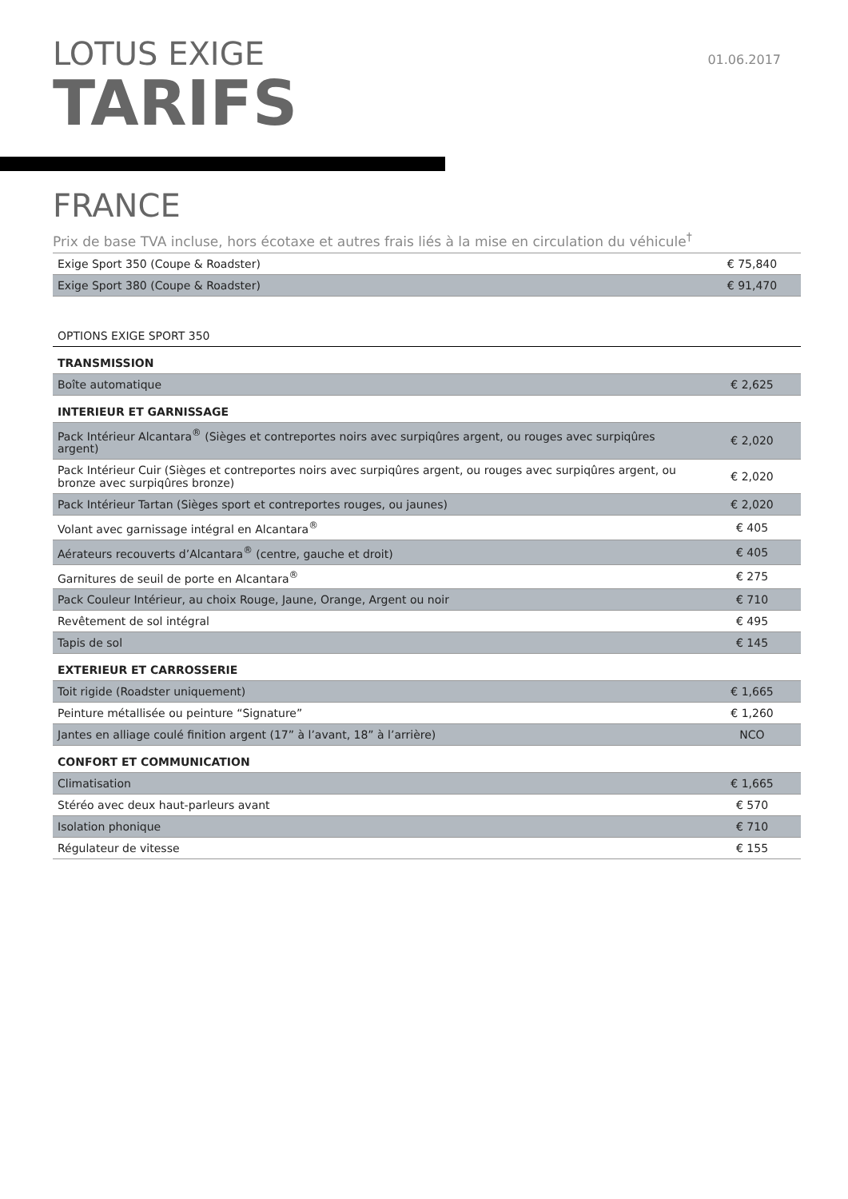LOTUS EXIGE
TARIFS
01.06.2017
FRANCE
Prix de base TVA incluse, hors écotaxe et autres frais liés à la mise en circulation du véhicule<sup>†</sup>
| Exige Sport 350 (Coupe & Roadster) | € 75,840 |
| Exige Sport 380 (Coupe & Roadster) | € 91,470 |
| OPTIONS EXIGE SPORT 350 | |
| TRANSMISSION | |
| Boîte automatique | € 2,625 |
| INTERIEUR ET GARNISSAGE | |
| Pack Intérieur Alcantara<sup>®</sup> (Sièges et contreportes noirs avec surpiqûres argent, ou rouges avec surpiqûres argent) | € 2,020 |
| Pack Intérieur Cuir (Sièges et contreportes noirs avec surpiqûres argent, ou rouges avec surpiqûres argent, ou bronze avec surpiqûres bronze) | € 2,020 |
| Pack Intérieur Tartan (Sièges sport et contreportes rouges, ou jaunes) | € 2,020 |
| Volant avec garnissage intégral en Alcantara<sup>®</sup> | € 405 |
| Aérateurs recouverts d’Alcantara<sup>®</sup> (centre, gauche et droit) | € 405 |
| Garnitures de seuil de porte en Alcantara<sup>®</sup> | € 275 |
| Pack Couleur Intérieur, au choix Rouge, Jaune, Orange, Argent ou noir | € 710 |
| Revêtement de sol intégral | € 495 |
| Tapis de sol | € 145 |
| EXTERIEUR ET CARROSSERIE | |
| Toit rigide (Roadster uniquement) | € 1,665 |
| Peinture métallisée ou peinture “Signature” | € 1,260 |
| Jantes en alliage coulé finition argent (17” à l’avant, 18” à l’arrière) | NCO |
| CONFORT ET COMMUNICATION | |
| Climatisation | € 1,665 |
| Stéréo avec deux haut-parleurs avant | € 570 |
| Isolation phonique | € 710 |
| Régulateur de vitesse | € 155 |